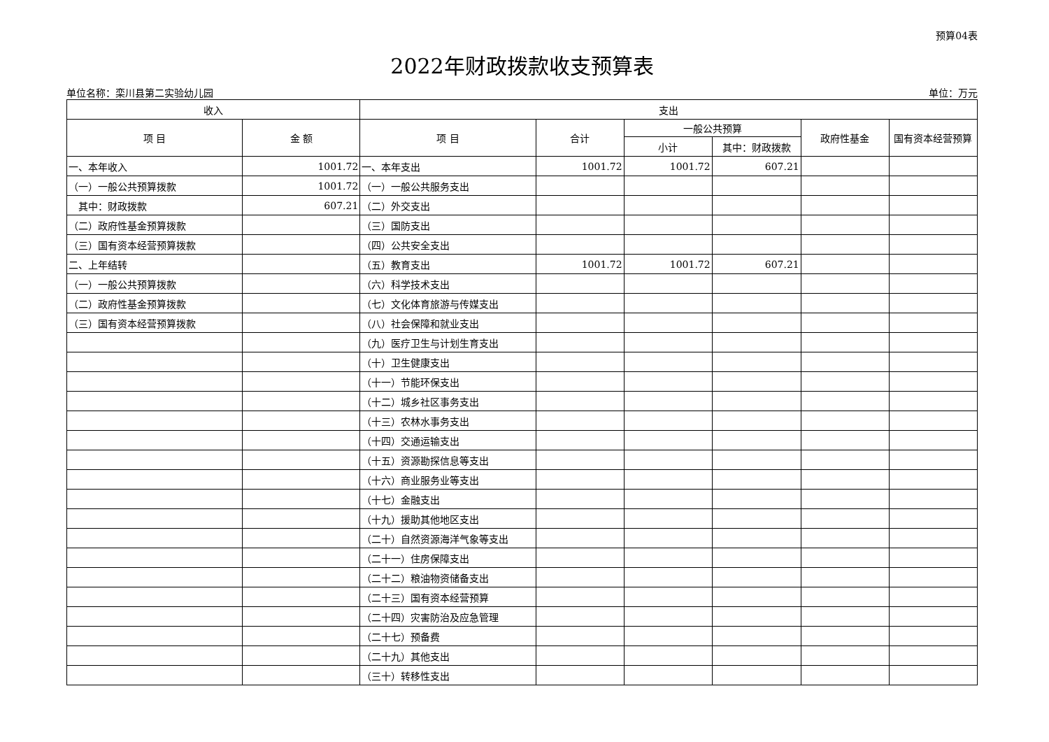预算04表
2022年财政拨款收支预算表
单位名称：栾川县第二实验幼儿园 单位：万元
| 收入 | | 支出 | | | | | |
| --- | --- | --- | --- | --- | --- | --- | --- |
| 项 目 | 金 额 | 项 目 | 合计 | 一般公共预算 | | 政府性基金 | 国有资本经营预算 |
| | | | | 小计 | 其中：财政拨款 | | |
| 一、本年收入 | 1001.72 | 一、本年支出 | 1001.72 | 1001.72 | 607.21 | | |
| （一）一般公共预算拨款 | 1001.72 | （一）一般公共服务支出 | | | | | |
| 其中：财政拨款 | 607.21 | （二）外交支出 | | | | | |
| （二）政府性基金预算拨款 | | （三）国防支出 | | | | | |
| （三）国有资本经营预算拨款 | | （四）公共安全支出 | | | | | |
| 二、上年结转 | | （五）教育支出 | 1001.72 | 1001.72 | 607.21 | | |
| （一）一般公共预算拨款 | | （六）科学技术支出 | | | | | |
| （二）政府性基金预算拨款 | | （七）文化体育旅游与传媒支出 | | | | | |
| （三）国有资本经营预算拨款 | | （八）社会保障和就业支出 | | | | | |
| | | （九）医疗卫生与计划生育支出 | | | | | |
| | | （十）卫生健康支出 | | | | | |
| | | （十一）节能环保支出 | | | | | |
| | | （十二）城乡社区事务支出 | | | | | |
| | | （十三）农林水事务支出 | | | | | |
| | | （十四）交通运输支出 | | | | | |
| | | （十五）资源勘探信息等支出 | | | | | |
| | | （十六）商业服务业等支出 | | | | | |
| | | （十七）金融支出 | | | | | |
| | | （十九）援助其他地区支出 | | | | | |
| | | （二十）自然资源海洋气象等支出 | | | | | |
| | | （二十一）住房保障支出 | | | | | |
| | | （二十二）粮油物资储备支出 | | | | | |
| | | （二十三）国有资本经营预算 | | | | | |
| | | （二十四）灾害防治及应急管理 | | | | | |
| | | （二十七）预备费 | | | | | |
| | | （二十九）其他支出 | | | | | |
| | | （三十）转移性支出 | | | | | |